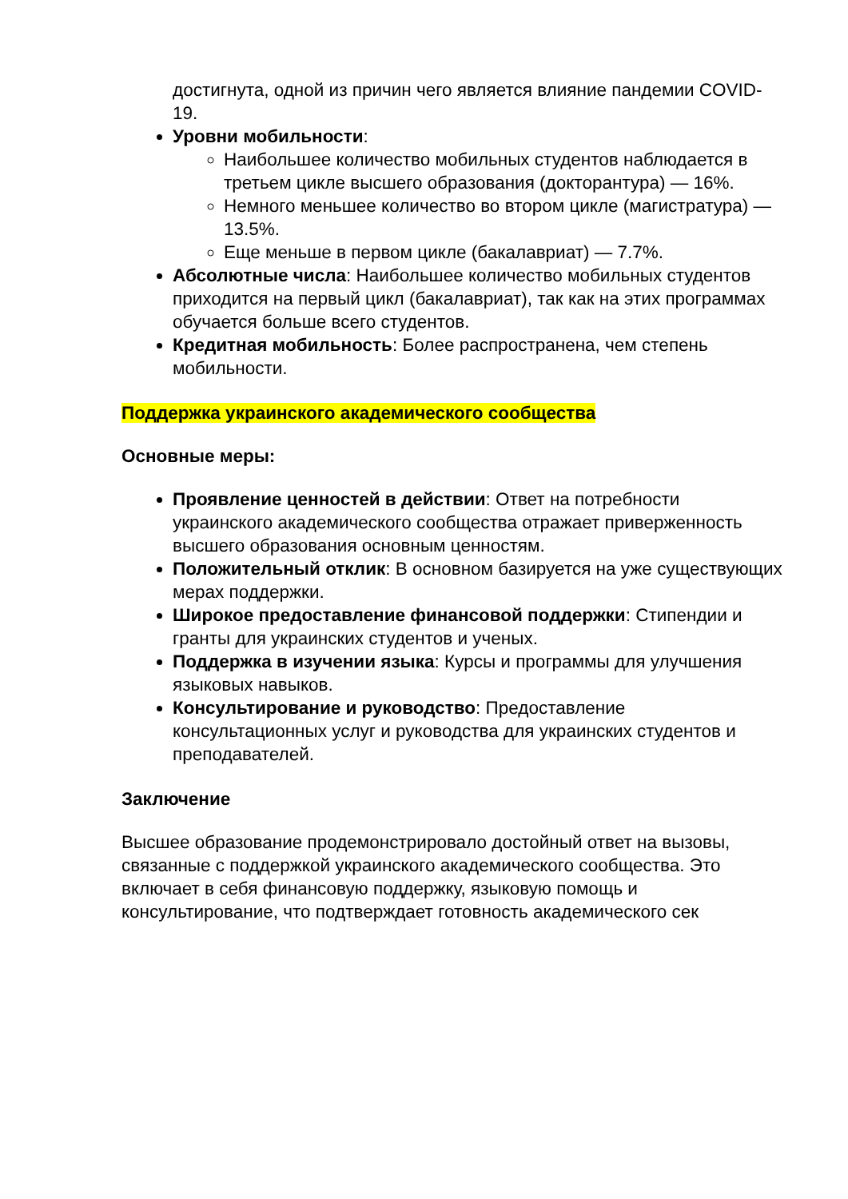достигнута, одной из причин чего является влияние пандемии COVID-19.
Уровни мобильности:
Наибольшее количество мобильных студентов наблюдается в третьем цикле высшего образования (докторантура) — 16%.
Немного меньшее количество во втором цикле (магистратура) — 13.5%.
Еще меньше в первом цикле (бакалавриат) — 7.7%.
Абсолютные числа: Наибольшее количество мобильных студентов приходится на первый цикл (бакалавриат), так как на этих программах обучается больше всего студентов.
Кредитная мобильность: Более распространена, чем степень мобильности.
Поддержка украинского академического сообщества
Основные меры:
Проявление ценностей в действии: Ответ на потребности украинского академического сообщества отражает приверженность высшего образования основным ценностям.
Положительный отклик: В основном базируется на уже существующих мерах поддержки.
Широкое предоставление финансовой поддержки: Стипендии и гранты для украинских студентов и ученых.
Поддержка в изучении языка: Курсы и программы для улучшения языковых навыков.
Консультирование и руководство: Предоставление консультационных услуг и руководства для украинских студентов и преподавателей.
Заключение
Высшее образование продемонстрировало достойный ответ на вызовы, связанные с поддержкой украинского академического сообщества. Это включает в себя финансовую поддержку, языковую помощь и консультирование, что подтверждает готовность академического сек